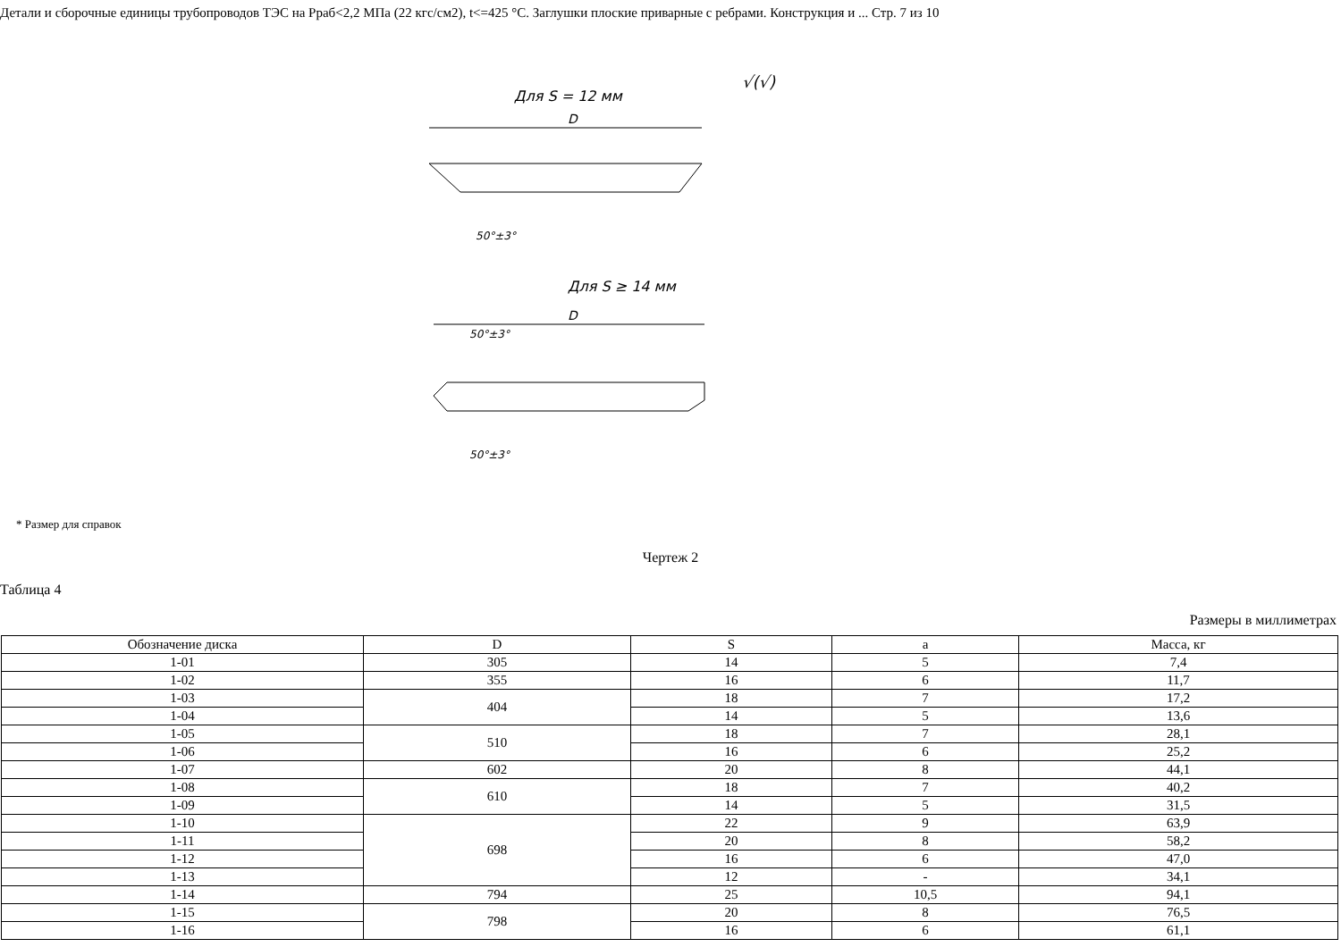Детали и сборочные единицы трубопроводов ТЭС на Рраб<2,2 МПа (22 кгс/см2), t<=425 °С. Заглушки плоские приварные с ребрами. Конструкция и ... Стр. 7 из 10
Для S = 12 мм
√(√)
D
50°±3°
Для S ≥ 14 мм
D
50°±3°
50°±3°
* Размер для справок
Чертеж 2
Таблица 4
Размеры в миллиметрах
| Обозначение диска | D | S | a | Масса, кг |
| 1-01 | 305 | 14 | 5 | 7,4 |
| 1-02 | 355 | 16 | 6 | 11,7 |
| 1-03 | 404 | 18 | 7 | 17,2 |
| 1-04 | | 14 | 5 | 13,6 |
| 1-05 | 510 | 18 | 7 | 28,1 |
| 1-06 | | 16 | 6 | 25,2 |
| 1-07 | 602 | 20 | 8 | 44,1 |
| 1-08 | 610 | 18 | 7 | 40,2 |
| 1-09 | | 14 | 5 | 31,5 |
| 1-10 | 698 | 22 | 9 | 63,9 |
| 1-11 | | 20 | 8 | 58,2 |
| 1-12 | | 16 | 6 | 47,0 |
| 1-13 | | 12 | - | 34,1 |
| 1-14 | 794 | 25 | 10,5 | 94,1 |
| 1-15 | 798 | 20 | 8 | 76,5 |
| 1-16 | | 16 | 6 | 61,1 |